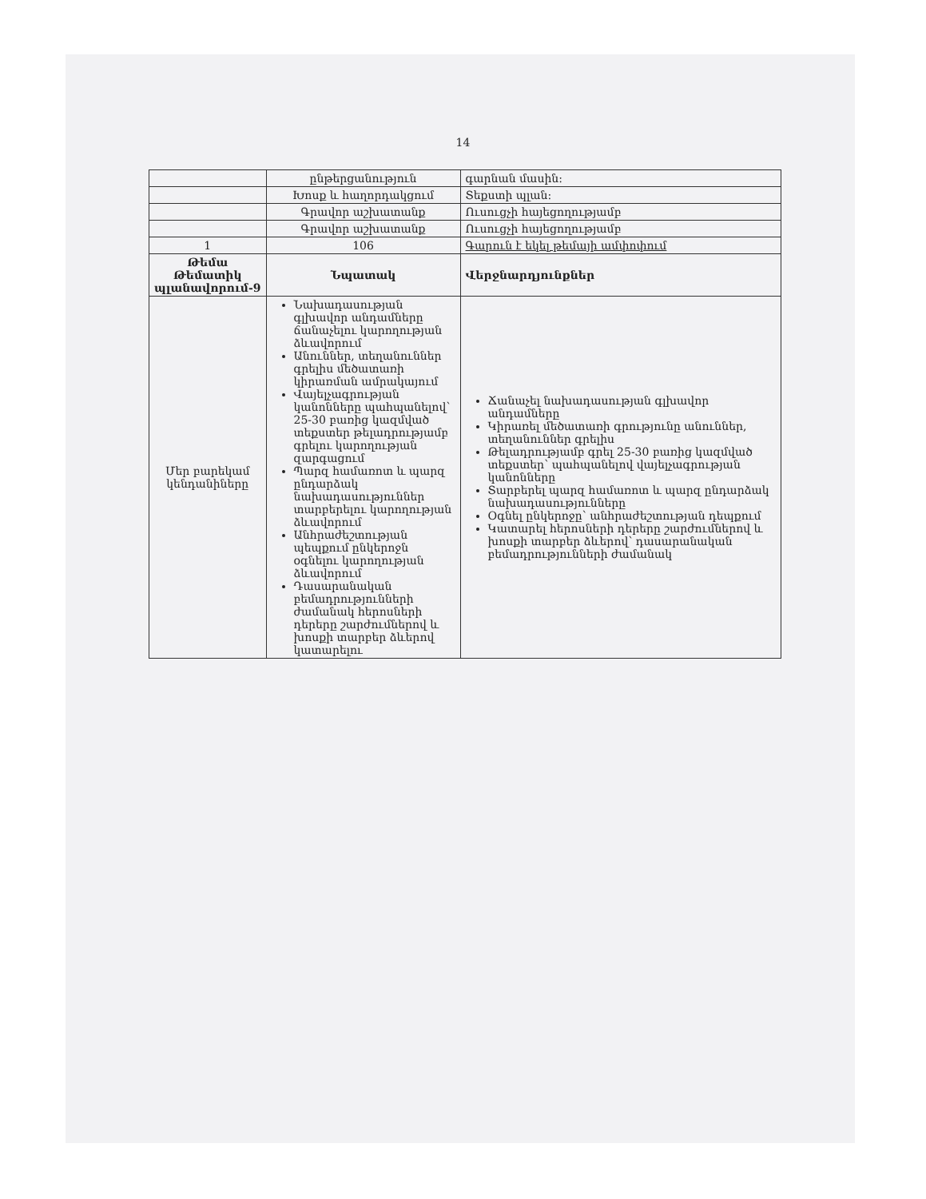14
| | ընթերցանություն | գարնան մասին: |
| | Խոսք և հաղորդակցում | Տեքստի պլան: |
| | Գրավոր աշխատանք | Ուսուցչի հայեցողությամբ |
| | Գրավոր աշխատանք | Ուսուցչի հայեցողությամբ |
| 1 | 106 | Գարուն է եկել թեմայի ամփոփում |
| Թեմա Թեմատիկ պլանավորում-9 | Նպատակ | Վերջնարդյունքներ |
| Մեր բարեկամ կենդանիները | Նախադասության գլխավոր անդամները ճանաչելու կարողության ձևավորում Անուններ, տեղանուններ գրելիս մեծատառի կիրառման ամրակայում Վայելչագրության կանոնները պահպանելով՝ 25-30 բառից կազմված տեքստեր թելադրությամբ գրելու կարողության զարգացում Պարզ համառոտ և պարզ ընդարձակ նախադասություններ տարբերելու կարողության ձևավորում Անհրաժեշտության պեպքում ընկերոջն օգնելու կարողության ձևավորում Դասարանական բեմադրությունների ժամանակ հերոսների դերերը շարժումներով և խոսքի տարբեր ձևերով կատարելու | Ճանաչել նախադասության գլխավոր անդամները Կիրառել մեծատառի գրությունը անուններ, տեղանուններ գրելիս Թելադրությամբ գրել 25-30 բառից կազմված տեքստեր՝ պահպանելով վայելչագրության կանոնները Տարբերել պարզ համառոտ և պարզ ընդարձակ նախադասությունները Օգնել ընկերոջը՝ անհրաժեշտության դեպքում Կատարել հերոսների դերերը շարժումներով և խոսքի տարբեր ձևերով՝ դասարանական բեմադրությունների ժամանակ |